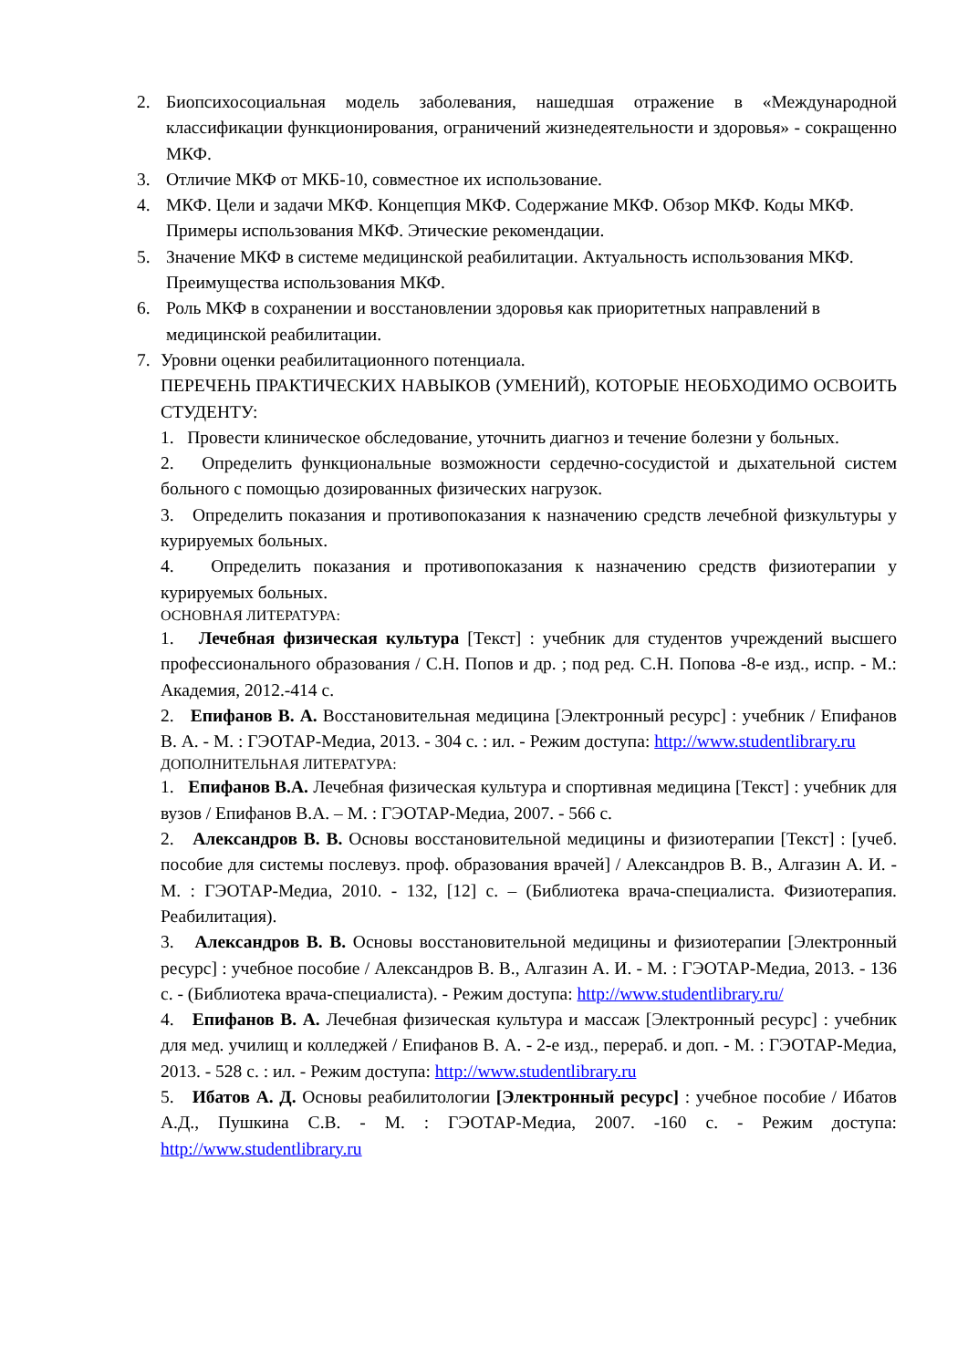2. Биопсихосоциальная модель заболевания, нашедшая отражение в «Международной классификации функционирования, ограничений жизнедеятельности и здоровья» - сокращенно МКФ.
3. Отличие МКФ от МКБ-10, совместное их использование.
4. МКФ. Цели и задачи МКФ. Концепция МКФ. Содержание МКФ. Обзор МКФ. Коды МКФ. Примеры использования МКФ. Этические рекомендации.
5. Значение МКФ в системе медицинской реабилитации. Актуальность использования МКФ. Преимущества использования МКФ.
6. Роль МКФ в сохранении и восстановлении здоровья как приоритетных направлений в медицинской реабилитации.
7. Уровни оценки реабилитационного потенциала.
ПЕРЕЧЕНЬ ПРАКТИЧЕСКИХ НАВЫКОВ (УМЕНИЙ), КОТОРЫЕ НЕОБХОДИМО ОСВОИТЬ СТУДЕНТУ:
1. Провести клиническое обследование, уточнить диагноз и течение болезни у больных.
2. Определить функциональные возможности сердечно-сосудистой и дыхательной систем больного с помощью дозированных физических нагрузок.
3. Определить показания и противопоказания к назначению средств лечебной физкультуры у курируемых больных.
4. Определить показания и противопоказания к назначению средств физиотерапии у курируемых больных.
ОСНОВНАЯ ЛИТЕРАТУРА:
1. Лечебная физическая культура [Текст] : учебник для студентов учреждений высшего профессионального образования / С.Н. Попов и др. ; под ред. С.Н. Попова -8-е изд., испр. - М.: Академия, 2012.-414 с.
2. Епифанов В. А. Восстановительная медицина [Электронный ресурс] : учебник / Епифанов В. А. - М. : ГЭОТАР-Медиа, 2013. - 304 с. : ил. - Режим доступа: http://www.studentlibrary.ru
ДОПОЛНИТЕЛЬНАЯ ЛИТЕРАТУРА:
1. Епифанов В.А. Лечебная физическая культура и спортивная медицина [Текст] : учебник для вузов / Епифанов В.А. – М. : ГЭОТАР-Медиа, 2007. - 566 с.
2. Александров В. В. Основы восстановительной медицины и физиотерапии [Текст] : [учеб. пособие для системы послевуз. проф. образования врачей] / Александров В. В., Алгазин А. И. - М. : ГЭОТАР-Медиа, 2010. - 132, [12] с. – (Библиотека врача-специалиста. Физиотерапия. Реабилитация).
3. Александров В. В. Основы восстановительной медицины и физиотерапии [Электронный ресурс] : учебное пособие / Александров В. В., Алгазин А. И. - М. : ГЭОТАР-Медиа, 2013. - 136 с. - (Библиотека врача-специалиста). - Режим доступа: http://www.studentlibrary.ru/
4. Епифанов В. А. Лечебная физическая культура и массаж [Электронный ресурс] : учебник для мед. училищ и колледжей / Епифанов В. А. - 2-е изд., перераб. и доп. - М. : ГЭОТАР-Медиа, 2013. - 528 с. : ил. - Режим доступа: http://www.studentlibrary.ru
5. Ибатов А. Д. Основы реабилитологии [Электронный ресурс] : учебное пособие / Ибатов А.Д., Пушкина С.В. - М. : ГЭОТАР-Медиа, 2007. -160 с. - Режим доступа: http://www.studentlibrary.ru